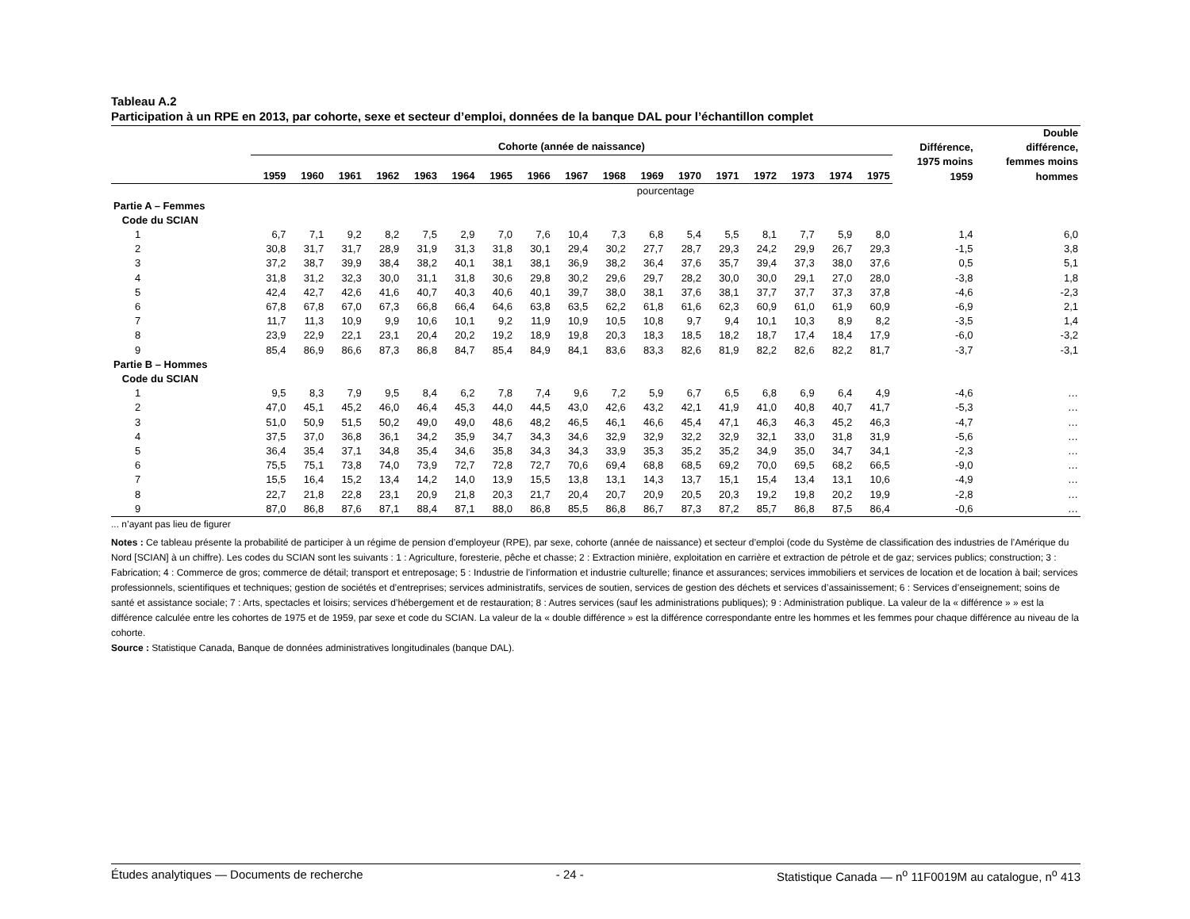Tableau A.2
Participation à un RPE en 2013, par cohorte, sexe et secteur d’emploi, données de la banque DAL pour l’échantillon complet
| | Cohorte (année de naissance) | | | | | | | | | | | | | | | | | Différence, 1975 moins 1959 | Double différence, femmes moins hommes |
| --- | --- | --- | --- | --- | --- | --- | --- | --- | --- | --- | --- | --- | --- | --- | --- | --- | --- | --- | --- |
| | 1959 | 1960 | 1961 | 1962 | 1963 | 1964 | 1965 | 1966 | 1967 | 1968 | 1969 | 1970 | 1971 | 1972 | 1973 | 1974 | 1975 | | |
| | pourcentage | | | | | | | | | | | | | | | | | | |
| Partie A – Femmes | | | | | | | | | | | | | | | | | | | |
| Code du SCIAN | | | | | | | | | | | | | | | | | | | |
| 1 | 6,7 | 7,1 | 9,2 | 8,2 | 7,5 | 2,9 | 7,0 | 7,6 | 10,4 | 7,3 | 6,8 | 5,4 | 5,5 | 8,1 | 7,7 | 5,9 | 8,0 | 1,4 | 6,0 |
| 2 | 30,8 | 31,7 | 31,7 | 28,9 | 31,9 | 31,3 | 31,8 | 30,1 | 29,4 | 30,2 | 27,7 | 28,7 | 29,3 | 24,2 | 29,9 | 26,7 | 29,3 | -1,5 | 3,8 |
| 3 | 37,2 | 38,7 | 39,9 | 38,4 | 38,2 | 40,1 | 38,1 | 38,1 | 36,9 | 38,2 | 36,4 | 37,6 | 35,7 | 39,4 | 37,3 | 38,0 | 37,6 | 0,5 | 5,1 |
| 4 | 31,8 | 31,2 | 32,3 | 30,0 | 31,1 | 31,8 | 30,6 | 29,8 | 30,2 | 29,6 | 29,7 | 28,2 | 30,0 | 30,0 | 29,1 | 27,0 | 28,0 | -3,8 | 1,8 |
| 5 | 42,4 | 42,7 | 42,6 | 41,6 | 40,7 | 40,3 | 40,6 | 40,1 | 39,7 | 38,0 | 38,1 | 37,6 | 38,1 | 37,7 | 37,7 | 37,3 | 37,8 | -4,6 | -2,3 |
| 6 | 67,8 | 67,8 | 67,0 | 67,3 | 66,8 | 66,4 | 64,6 | 63,8 | 63,5 | 62,2 | 61,8 | 61,6 | 62,3 | 60,9 | 61,0 | 61,9 | 60,9 | -6,9 | 2,1 |
| 7 | 11,7 | 11,3 | 10,9 | 9,9 | 10,6 | 10,1 | 9,2 | 11,9 | 10,9 | 10,5 | 10,8 | 9,7 | 9,4 | 10,1 | 10,3 | 8,9 | 8,2 | -3,5 | 1,4 |
| 8 | 23,9 | 22,9 | 22,1 | 23,1 | 20,4 | 20,2 | 19,2 | 18,9 | 19,8 | 20,3 | 18,3 | 18,5 | 18,2 | 18,7 | 17,4 | 18,4 | 17,9 | -6,0 | -3,2 |
| 9 | 85,4 | 86,9 | 86,6 | 87,3 | 86,8 | 84,7 | 85,4 | 84,9 | 84,1 | 83,6 | 83,3 | 82,6 | 81,9 | 82,2 | 82,6 | 82,2 | 81,7 | -3,7 | -3,1 |
| Partie B – Hommes | | | | | | | | | | | | | | | | | | | |
| Code du SCIAN | | | | | | | | | | | | | | | | | | | |
| 1 | 9,5 | 8,3 | 7,9 | 9,5 | 8,4 | 6,2 | 7,8 | 7,4 | 9,6 | 7,2 | 5,9 | 6,7 | 6,5 | 6,8 | 6,9 | 6,4 | 4,9 | -4,6 | … |
| 2 | 47,0 | 45,1 | 45,2 | 46,0 | 46,4 | 45,3 | 44,0 | 44,5 | 43,0 | 42,6 | 43,2 | 42,1 | 41,9 | 41,0 | 40,8 | 40,7 | 41,7 | -5,3 | … |
| 3 | 51,0 | 50,9 | 51,5 | 50,2 | 49,0 | 49,0 | 48,6 | 48,2 | 46,5 | 46,1 | 46,6 | 45,4 | 47,1 | 46,3 | 46,3 | 45,2 | 46,3 | -4,7 | … |
| 4 | 37,5 | 37,0 | 36,8 | 36,1 | 34,2 | 35,9 | 34,7 | 34,3 | 34,6 | 32,9 | 32,9 | 32,2 | 32,9 | 32,1 | 33,0 | 31,8 | 31,9 | -5,6 | … |
| 5 | 36,4 | 35,4 | 37,1 | 34,8 | 35,4 | 34,6 | 35,8 | 34,3 | 34,3 | 33,9 | 35,3 | 35,2 | 35,2 | 34,9 | 35,0 | 34,7 | 34,1 | -2,3 | … |
| 6 | 75,5 | 75,1 | 73,8 | 74,0 | 73,9 | 72,7 | 72,8 | 72,7 | 70,6 | 69,4 | 68,8 | 68,5 | 69,2 | 70,0 | 69,5 | 68,2 | 66,5 | -9,0 | … |
| 7 | 15,5 | 16,4 | 15,2 | 13,4 | 14,2 | 14,0 | 13,9 | 15,5 | 13,8 | 13,1 | 14,3 | 13,7 | 15,1 | 15,4 | 13,4 | 13,1 | 10,6 | -4,9 | … |
| 8 | 22,7 | 21,8 | 22,8 | 23,1 | 20,9 | 21,8 | 20,3 | 21,7 | 20,4 | 20,7 | 20,9 | 20,5 | 20,3 | 19,2 | 19,8 | 20,2 | 19,9 | -2,8 | … |
| 9 | 87,0 | 86,8 | 87,6 | 87,1 | 88,4 | 87,1 | 88,0 | 86,8 | 85,5 | 86,8 | 86,7 | 87,3 | 87,2 | 85,7 | 86,8 | 87,5 | 86,4 | -0,6 | … |
... n’ayant pas lieu de figurer
Notes : Ce tableau présente la probabilité de participer à un régime de pension d’employeur (RPE), par sexe, cohorte (année de naissance) et secteur d’emploi (code du Système de classification des industries de l’Amérique du Nord [SCIAN] à un chiffre). Les codes du SCIAN sont les suivants : 1 : Agriculture, foresterie, pêche et chasse; 2 : Extraction minière, exploitation en carrière et extraction de pétrole et de gaz; services publics; construction; 3 : Fabrication; 4 : Commerce de gros; commerce de détail; transport et entreposage; 5 : Industrie de l’information et industrie culturelle; finance et assurances; services immobiliers et services de location et de location à bail; services professionnels, scientifiques et techniques; gestion de sociétés et d’entreprises; services administratifs, services de soutien, services de gestion des déchets et services d’assainissement; 6 : Services d’enseignement; soins de santé et assistance sociale; 7 : Arts, spectacles et loisirs; services d’hébergement et de restauration; 8 : Autres services (sauf les administrations publiques); 9 : Administration publique. La valeur de la « différence » » est la différence calculée entre les cohortes de 1975 et de 1959, par sexe et code du SCIAN. La valeur de la « double différence » est la différence correspondante entre les hommes et les femmes pour chaque différence au niveau de la cohorte.
Source : Statistique Canada, Banque de données administratives longitudinales (banque DAL).
Études analytiques — Documents de recherche - 24 - Statistique Canada — n<sup>o</sup> 11F0019M au catalogue, n<sup>o</sup> 413